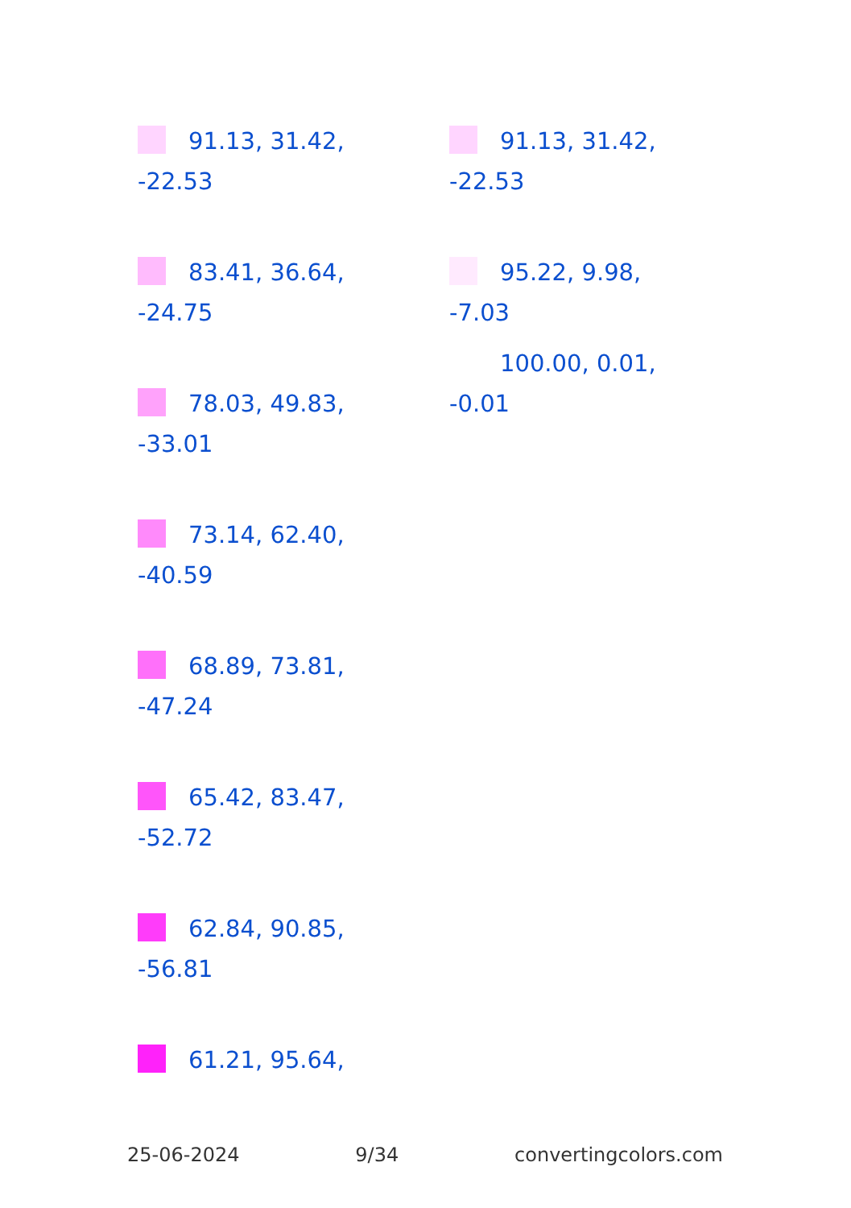91.13, 31.42, -22.53
83.41, 36.64, -24.75
78.03, 49.83, -33.01
73.14, 62.40, -40.59
68.89, 73.81, -47.24
65.42, 83.47, -52.72
62.84, 90.85, -56.81
61.21, 95.64,
91.13, 31.42, -22.53
95.22, 9.98, -7.03
100.00, 0.01, -0.01
25-06-2024 9/34 convertingcolors.com